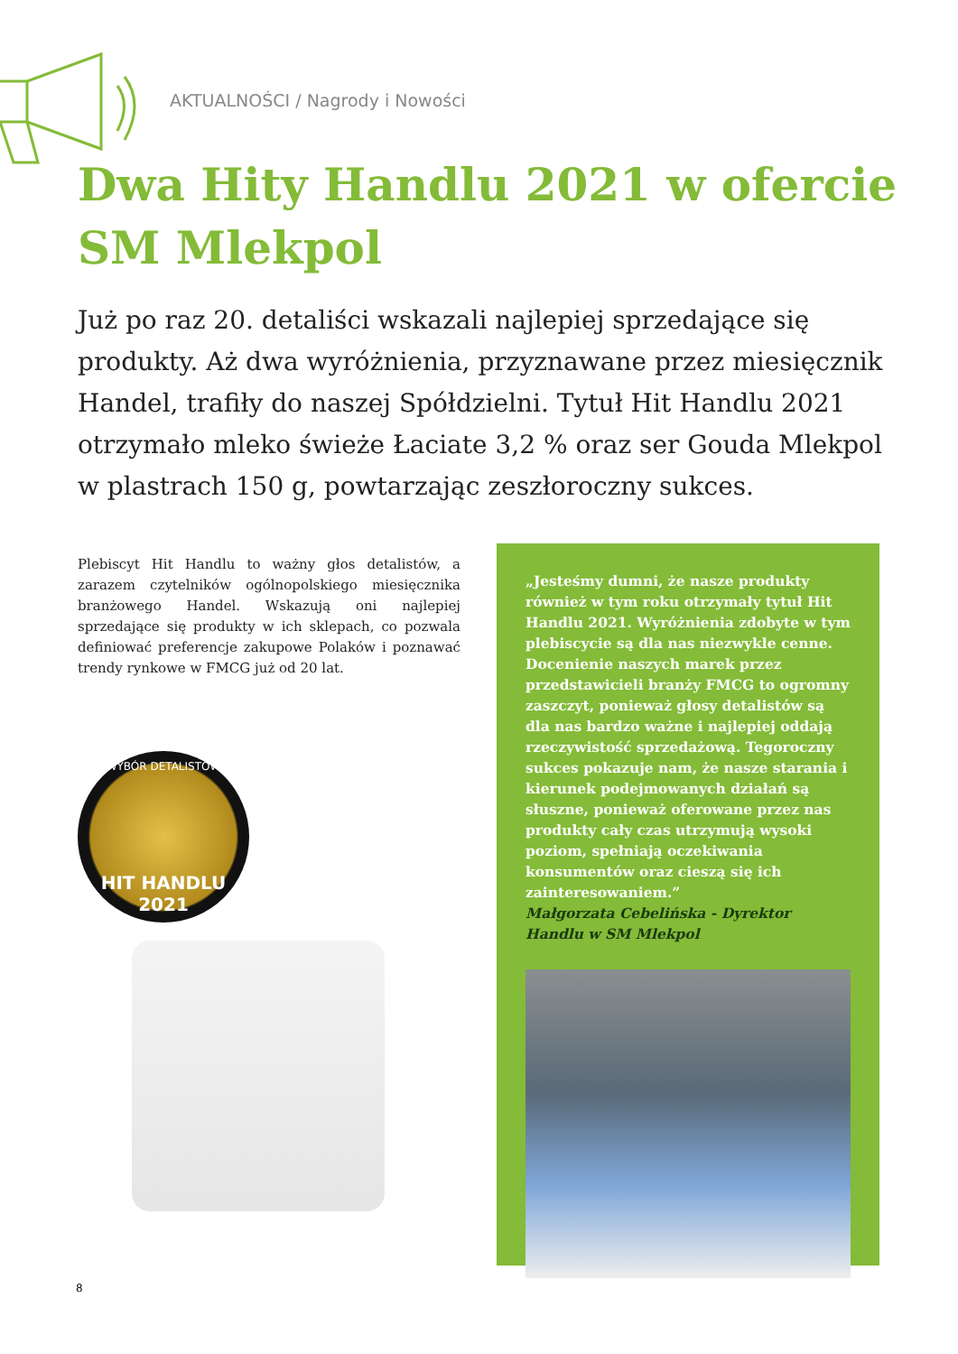AKTUALNOŚCI / Nagrody i Nowości
Dwa Hity Handlu 2021 w ofercie
SM Mlekpol
Już po raz 20. detaliści wskazali najlepiej sprzedające się produkty. Aż dwa wyróżnienia, przyznawane przez miesięcznik Handel, trafiły do naszej Spółdzielni. Tytuł Hit Handlu 2021 otrzymało mleko świeże Łaciate 3,2 % oraz ser Gouda Mlekpol w plastrach 150 g, powtarzając zeszłoroczny sukces.
Plebiscyt Hit Handlu to ważny głos detalistów, a zarazem czytelników ogólnopolskiego miesięcznika branżowego Handel. Wskazują oni najlepiej sprzedające się produkty w ich sklepach, co pozwala definiować preferencje zakupowe Polaków i poznawać trendy rynkowe w FMCG już od 20 lat.
WYBÓR DETALISTÓW
HIT HANDLU
2021
„Jesteśmy dumni, że nasze produkty również w tym roku otrzymały tytuł Hit Handlu 2021. Wyróżnienia zdobyte w tym plebiscycie są dla nas niezwykle cenne. Docenienie naszych marek przez przedstawicieli branży FMCG to ogromny zaszczyt, ponieważ głosy detalistów są dla nas bardzo ważne i najlepiej oddają rzeczywistość sprzedażową. Tegoroczny sukces pokazuje nam, że nasze starania i kierunek podejmowanych działań są słuszne, ponieważ oferowane przez nas produkty cały czas utrzymują wysoki poziom, spełniają oczekiwania konsumentów oraz cieszą się ich zainteresowaniem.”
Małgorzata Cebelińska - Dyrektor Handlu w SM Mlekpol
8